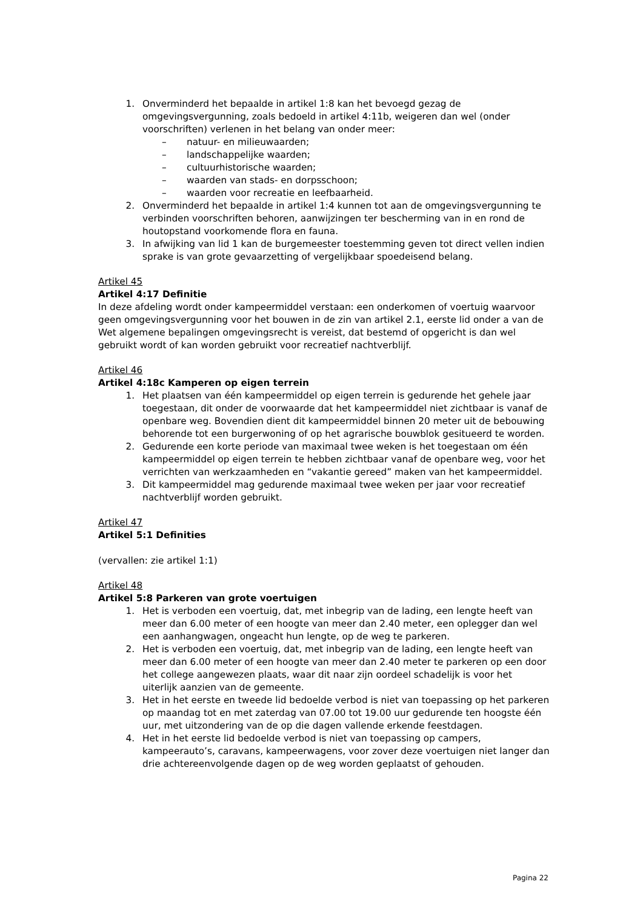1. Onverminderd het bepaalde in artikel 1:8 kan het bevoegd gezag de omgevingsvergunning, zoals bedoeld in artikel 4:11b, weigeren dan wel (onder voorschriften) verlenen in het belang van onder meer:
– natuur- en milieuwaarden;
– landschappelijke waarden;
– cultuurhistorische waarden;
– waarden van stads- en dorpsschoon;
– waarden voor recreatie en leefbaarheid.
2. Onverminderd het bepaalde in artikel 1:4 kunnen tot aan de omgevingsvergunning te verbinden voorschriften behoren, aanwijzingen ter bescherming van in en rond de houtopstand voorkomende flora en fauna.
3. In afwijking van lid 1 kan de burgemeester toestemming geven tot direct vellen indien sprake is van grote gevaarzetting of vergelijkbaar spoedeisend belang.
Artikel 45
Artikel 4:17 Definitie
In deze afdeling wordt onder kampeermiddel verstaan: een onderkomen of voertuig waarvoor geen omgevingsvergunning voor het bouwen in de zin van artikel 2.1, eerste lid onder a van de Wet algemene bepalingen omgevingsrecht is vereist, dat bestemd of opgericht is dan wel gebruikt wordt of kan worden gebruikt voor recreatief nachtverblijf.
Artikel 46
Artikel 4:18c Kamperen op eigen terrein
1. Het plaatsen van één kampeermiddel op eigen terrein is gedurende het gehele jaar toegestaan, dit onder de voorwaarde dat het kampeermiddel niet zichtbaar is vanaf de openbare weg. Bovendien dient dit kampeermiddel binnen 20 meter uit de bebouwing behorende tot een burgerwoning of op het agrarische bouwblok gesitueerd te worden.
2. Gedurende een korte periode van maximaal twee weken is het toegestaan om één kampeermiddel op eigen terrein te hebben zichtbaar vanaf de openbare weg, voor het verrichten van werkzaamheden en “vakantie gereed” maken van het kampeermiddel.
3. Dit kampeermiddel mag gedurende maximaal twee weken per jaar voor recreatief nachtverblijf worden gebruikt.
Artikel 47
Artikel 5:1 Definities
(vervallen: zie artikel 1:1)
Artikel 48
Artikel 5:8 Parkeren van grote voertuigen
1. Het is verboden een voertuig, dat, met inbegrip van de lading, een lengte heeft van meer dan 6.00 meter of een hoogte van meer dan 2.40 meter, een oplegger dan wel een aanhangwagen, ongeacht hun lengte, op de weg te parkeren.
2. Het is verboden een voertuig, dat, met inbegrip van de lading, een lengte heeft van meer dan 6.00 meter of een hoogte van meer dan 2.40 meter te parkeren op een door het college aangewezen plaats, waar dit naar zijn oordeel schadelijk is voor het uiterlijk aanzien van de gemeente.
3. Het in het eerste en tweede lid bedoelde verbod is niet van toepassing op het parkeren op maandag tot en met zaterdag van 07.00 tot 19.00 uur gedurende ten hoogste één uur, met uitzondering van de op die dagen vallende erkende feestdagen.
4. Het in het eerste lid bedoelde verbod is niet van toepassing op campers, kampeerauto’s, caravans, kampeerwagens, voor zover deze voertuigen niet langer dan drie achtereenvolgende dagen op de weg worden geplaatst of gehouden.
Pagina 22